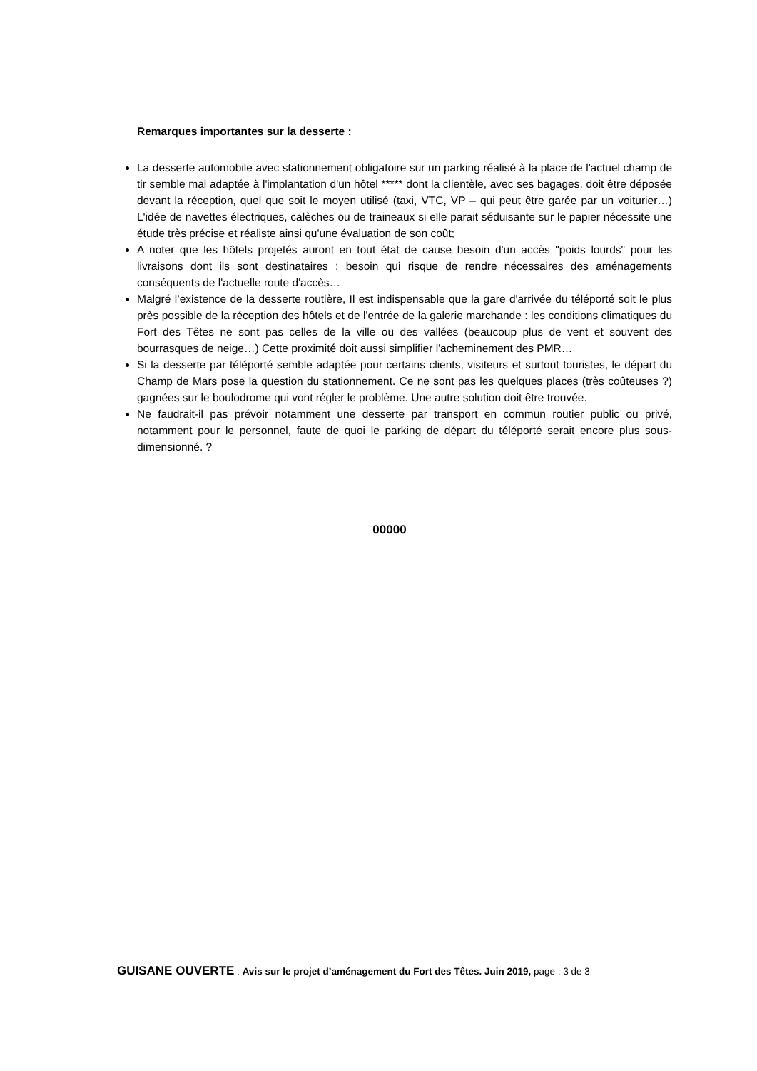Remarques importantes sur la desserte :
La desserte automobile avec stationnement obligatoire sur un parking réalisé à la place de l'actuel champ de tir semble mal adaptée à l'implantation d'un hôtel ***** dont la clientèle, avec ses bagages, doit être déposée devant la réception, quel que soit le moyen utilisé (taxi, VTC, VP – qui peut être garée par un voiturier…) L'idée de navettes électriques, calèches ou de traineaux si elle parait séduisante sur le papier nécessite une étude très précise et réaliste ainsi qu'une évaluation de son coût;
A noter que les hôtels projetés auront en tout état de cause besoin d'un accès "poids lourds" pour les livraisons dont ils sont destinataires ; besoin qui risque de rendre nécessaires des aménagements conséquents de l'actuelle route d'accès…
Malgré l’existence de la desserte routière, Il est indispensable que la gare d'arrivée du téléporté soit le plus près possible de la réception des hôtels et de l'entrée de la galerie marchande : les conditions climatiques du Fort des Têtes ne sont pas celles de la ville ou des vallées (beaucoup plus de vent et souvent des bourrasques de neige…) Cette proximité doit aussi simplifier l'acheminement des PMR…
Si la desserte par téléporté semble adaptée pour certains clients, visiteurs et surtout touristes, le départ du Champ de Mars pose la question du stationnement. Ce ne sont pas les quelques places (très coûteuses ?) gagnées sur le boulodrome qui vont régler le problème. Une autre solution doit être trouvée.
Ne faudrait-il pas prévoir notamment une desserte par transport en commun routier public ou privé, notamment pour le personnel, faute de quoi le parking de départ du téléporté serait encore plus sous-dimensionné. ?
00000
GUISANE OUVERTE : Avis sur le projet d’aménagement du Fort des Têtes. Juin 2019, page : 3 de 3